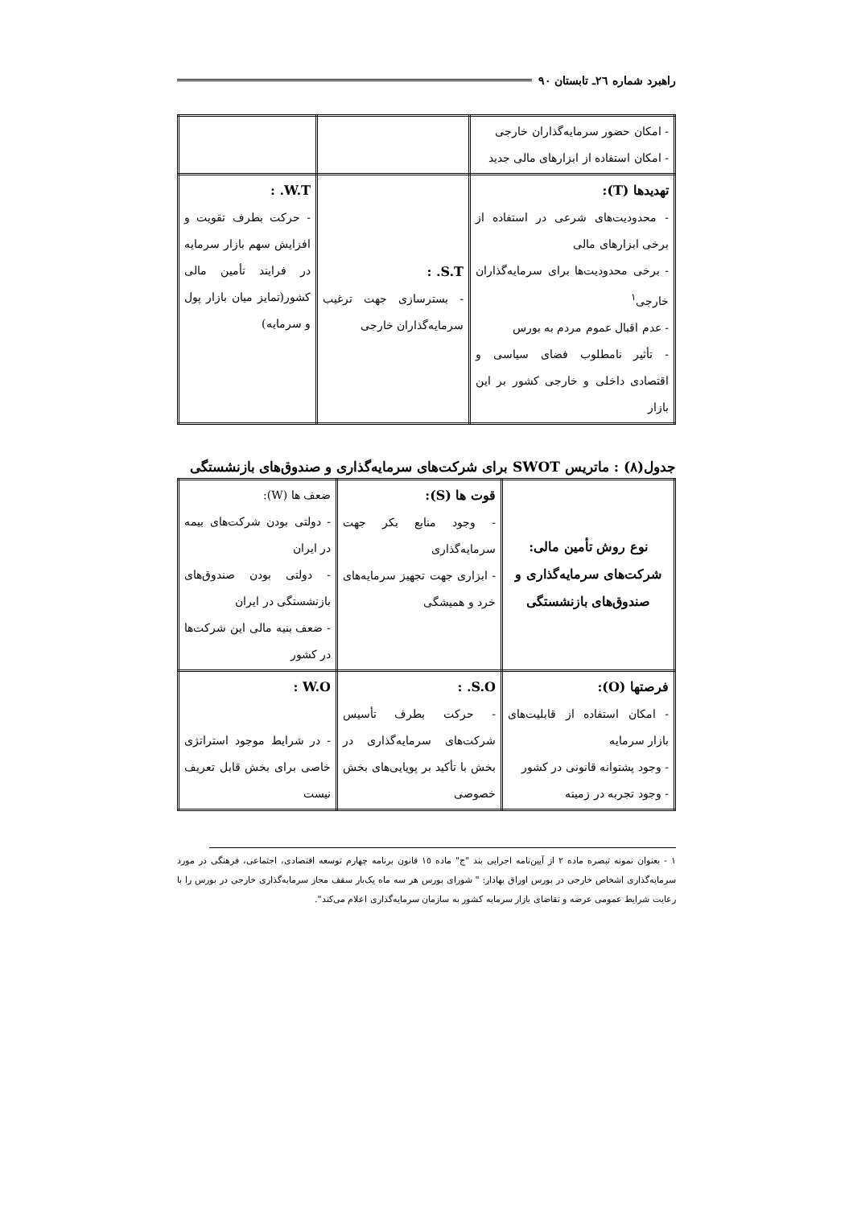راهبرد شماره ٢٦ـ تابستان ٩٠
| - امکان حضور سرمایه‌گذاران خارجی - امکان استفاده از ابزارهای مالی جدید | | |
| تهدیدها (T): - محدودیت‌های شرعی در استفاده از برخی ابزارهای مالی - برخی محدودیت‌ها برای سرمایه‌گذاران خارجی<sup>١</sup> - عدم اقبال عموم مردم به بورس - تأثیر نامطلوب فضای سیاسی و اقتصادی داخلی و خارجی کشور بر این بازار | S.T. : - بسترسازی جهت ترغیب سرمایه‌گذاران خارجی | W.T. : - حرکت بطرف تقویت و افزایش سهم بازار سرمایه در فرایند تأمین مالی کشور(تمایز میان بازار پول و سرمایه) |
جدول(٨) : ماتریس SWOT برای شرکت‌های سرمایه‌گذاری و صندوق‌های بازنشستگی
| نوع روش تأمین مالی: شرکت‌های سرمایه‌گذاری و صندوق‌های بازنشستگی | قوت ها (S): - وجود منابع بکر جهت سرمایه‌گذاری - ابزاری جهت تجهیز سرمایه‌های خرد و همیشگی | ضعف ها (W): - دولتی بودن شرکت‌های بیمه در ایران - دولتی بودن صندوق‌های بازنشستگی در ایران - ضعف بنیه مالی این شرکت‌ها در کشور |
| فرصتها (O): - امکان استفاده از قابلیت‌های بازار سرمایه - وجود پشتوانه قانونی در کشور - وجود تجربه در زمینه | S.O. : - حرکت بطرف تأسیس شرکت‌های سرمایه‌گذاری در بخش با تأکید بر پویایی‌های بخش خصوصی | W.O : - در شرایط موجود استراتژی خاصی برای بخش قابل تعریف نیست |
١ - بعنوان نمونه تبصره ماده ٢ از آیین‌نامه اجرایی بند "ج" ماده ١٥ قانون برنامه چهارم توسعه اقتصادی، اجتماعی، فرهنگی در مورد سرمایه‌گذاری اشخاص خارجی در بورس اوراق بهادار: " شورای بورس هر سه ماه یک‌بار سقف مجاز سرمایه‌گذاری خارجی در بورس را با رعایت شرایط عمومی عرضه و تقاضای بازار سرمایه کشور به سازمان سرمایه‌گذاری اعلام می‌کند".